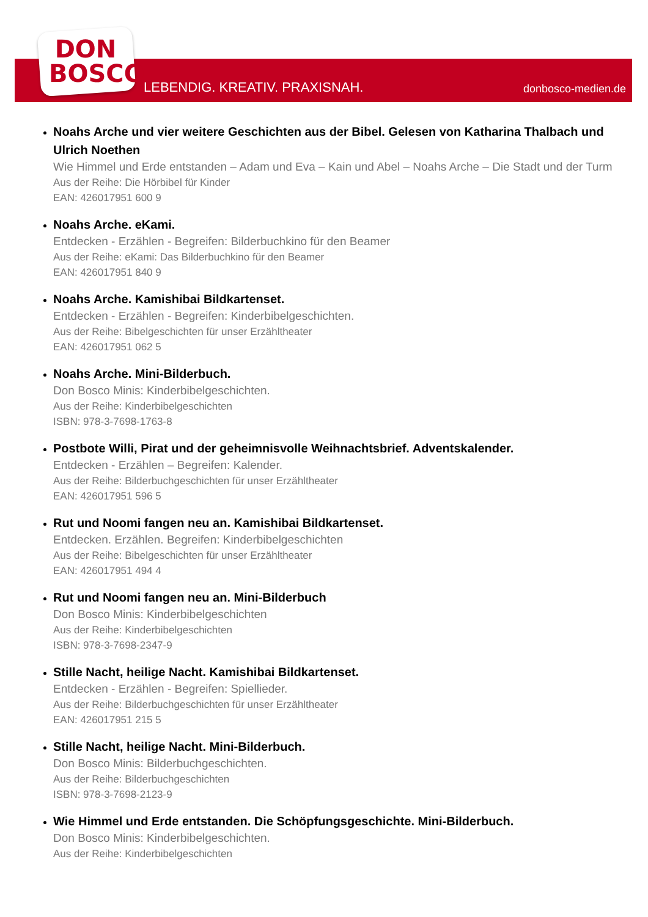DON BOSCO
LEBENDIG. KREATIV. PRAXISNAH. donbosco-medien.de
Noahs Arche und vier weitere Geschichten aus der Bibel. Gelesen von Katharina Thalbach und Ulrich Noethen
Wie Himmel und Erde entstanden – Adam und Eva – Kain und Abel – Noahs Arche – Die Stadt und der Turm
Aus der Reihe: Die Hörbibel für Kinder
EAN: 426017951 600 9
Noahs Arche. eKami.
Entdecken - Erzählen - Begreifen: Bilderbuchkino für den Beamer
Aus der Reihe: eKami: Das Bilderbuchkino für den Beamer
EAN: 426017951 840 9
Noahs Arche. Kamishibai Bildkartenset.
Entdecken - Erzählen - Begreifen: Kinderbibelgeschichten.
Aus der Reihe: Bibelgeschichten für unser Erzähltheater
EAN: 426017951 062 5
Noahs Arche. Mini-Bilderbuch.
Don Bosco Minis: Kinderbibelgeschichten.
Aus der Reihe: Kinderbibelgeschichten
ISBN: 978-3-7698-1763-8
Postbote Willi, Pirat und der geheimnisvolle Weihnachtsbrief. Adventskalender.
Entdecken - Erzählen – Begreifen: Kalender.
Aus der Reihe: Bilderbuchgeschichten für unser Erzähltheater
EAN: 426017951 596 5
Rut und Noomi fangen neu an. Kamishibai Bildkartenset.
Entdecken. Erzählen. Begreifen: Kinderbibelgeschichten
Aus der Reihe: Bibelgeschichten für unser Erzähltheater
EAN: 426017951 494 4
Rut und Noomi fangen neu an. Mini-Bilderbuch
Don Bosco Minis: Kinderbibelgeschichten
Aus der Reihe: Kinderbibelgeschichten
ISBN: 978-3-7698-2347-9
Stille Nacht, heilige Nacht. Kamishibai Bildkartenset.
Entdecken - Erzählen - Begreifen: Spiellieder.
Aus der Reihe: Bilderbuchgeschichten für unser Erzähltheater
EAN: 426017951 215 5
Stille Nacht, heilige Nacht. Mini-Bilderbuch.
Don Bosco Minis: Bilderbuchgeschichten.
Aus der Reihe: Bilderbuchgeschichten
ISBN: 978-3-7698-2123-9
Wie Himmel und Erde entstanden. Die Schöpfungsgeschichte. Mini-Bilderbuch.
Don Bosco Minis: Kinderbibelgeschichten.
Aus der Reihe: Kinderbibelgeschichten